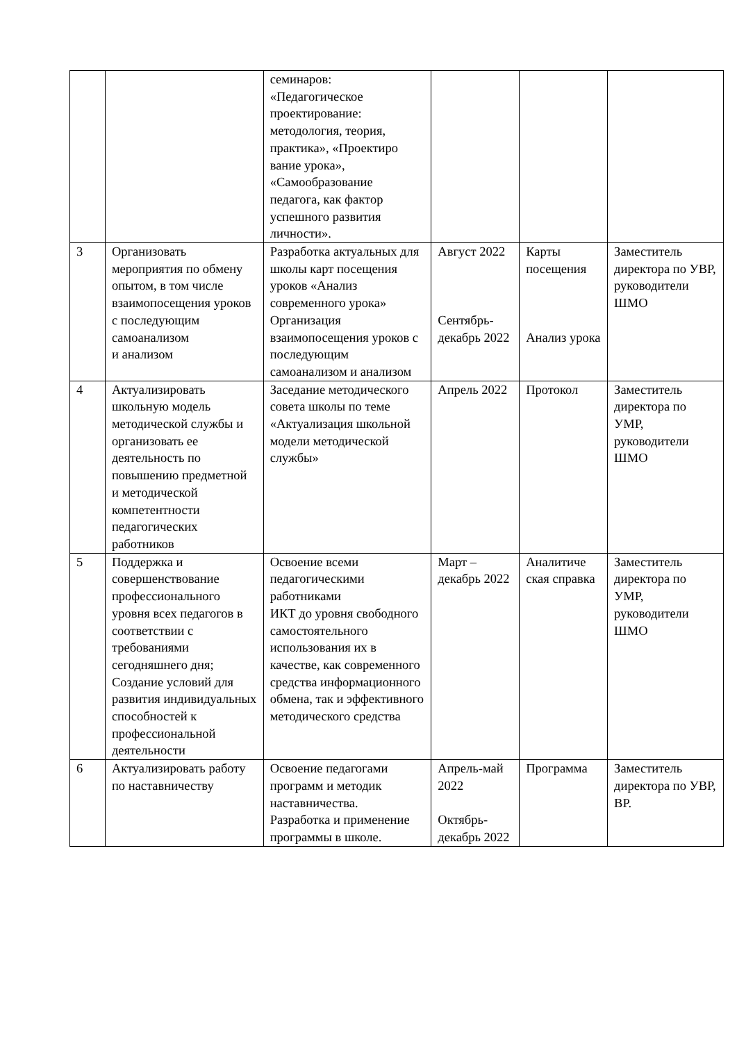| | | семинаров: «Педагогическое проектирование: методология, теория, практика», «Проектиро вание урока», «Самообразование педагога, как фактор успешного развития личности». | | | |
| 3 | Организовать мероприятия по обмену опытом, в том числе взаимопосещения уроков с последующим самоанализом и анализом | Разработка актуальных для школы карт посещения уроков «Анализ современного урока» Организация взаимопосещения уроков с последующим самоанализом и анализом | Август 2022 Сентябрь-декабрь 2022 | Карты посещения Анализ урока | Заместитель директора по УВР, руководители ШМО |
| 4 | Актуализировать школьную модель методической службы и организовать ее деятельность по повышению предметной и методической компетентности педагогических работников | Заседание методического совета школы по теме «Актуализация школьной модели методической службы» | Апрель 2022 | Протокол | Заместитель директора по УМР, руководители ШМО |
| 5 | Поддержка и совершенствование профессионального уровня всех педагогов в соответствии с требованиями сегодняшнего дня; Создание условий для развития индивидуальных способностей к профессиональной деятельности | Освоение всеми педагогическими работниками ИКТ до уровня свободного самостоятельного использования их в качестве, как современного средства информационного обмена, так и эффективного методического средства | Март – декабрь 2022 | Аналитиче ская справка | Заместитель директора по УМР, руководители ШМО |
| 6 | Актуализировать работу по наставничеству | Освоение педагогами программ и методик наставничества. Разработка и применение программы в школе. | Апрель-май 2022 Октябрь-декабрь 2022 | Программа | Заместитель директора по УВР, ВР. |